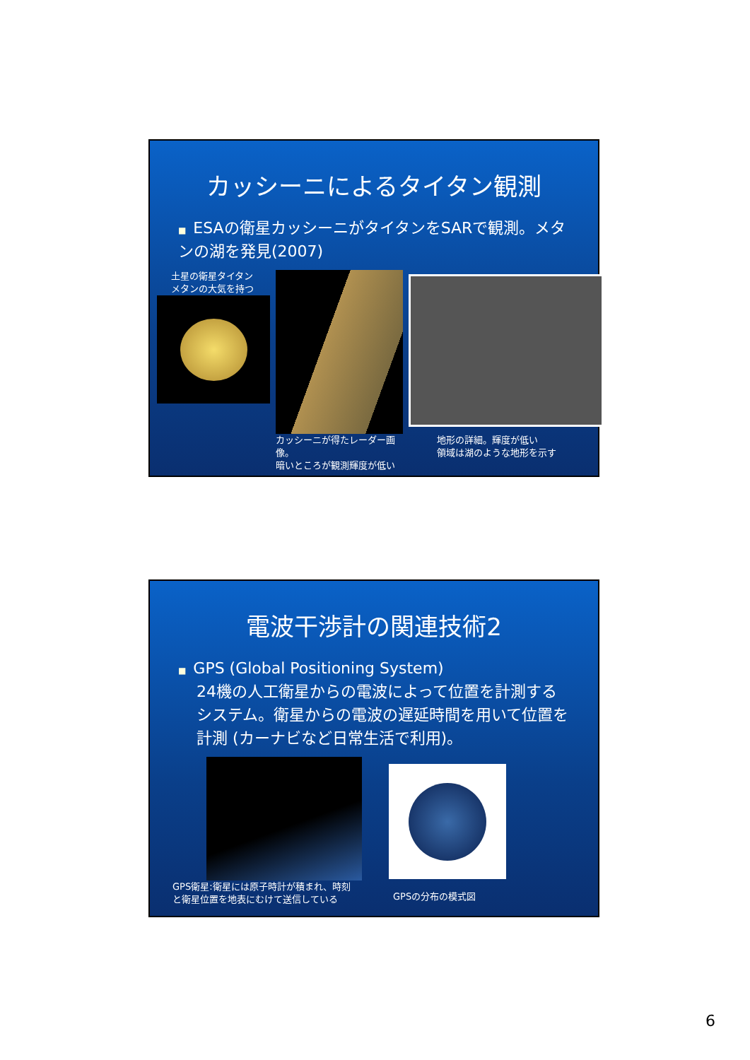カッシーニによるタイタン観測
■ ESAの衛星カッシーニがタイタンをSARで観測。メタンの湖を発見(2007)
土星の衛星タイタン
メタンの大気を持つ
カッシーニが得たレーダー画像。
暗いところが観測輝度が低い
地形の詳細。輝度が低い
領域は湖のような地形を示す
電波干渉計の関連技術2
■ GPS (Global Positioning System)
24機の人工衛星からの電波によって位置を計測するシステム。衛星からの電波の遅延時間を用いて位置を計測 (カーナビなど日常生活で利用)。
GPS衛星:衛星には原子時計が積まれ、時刻
と衛星位置を地表にむけて送信している
GPSの分布の模式図
6